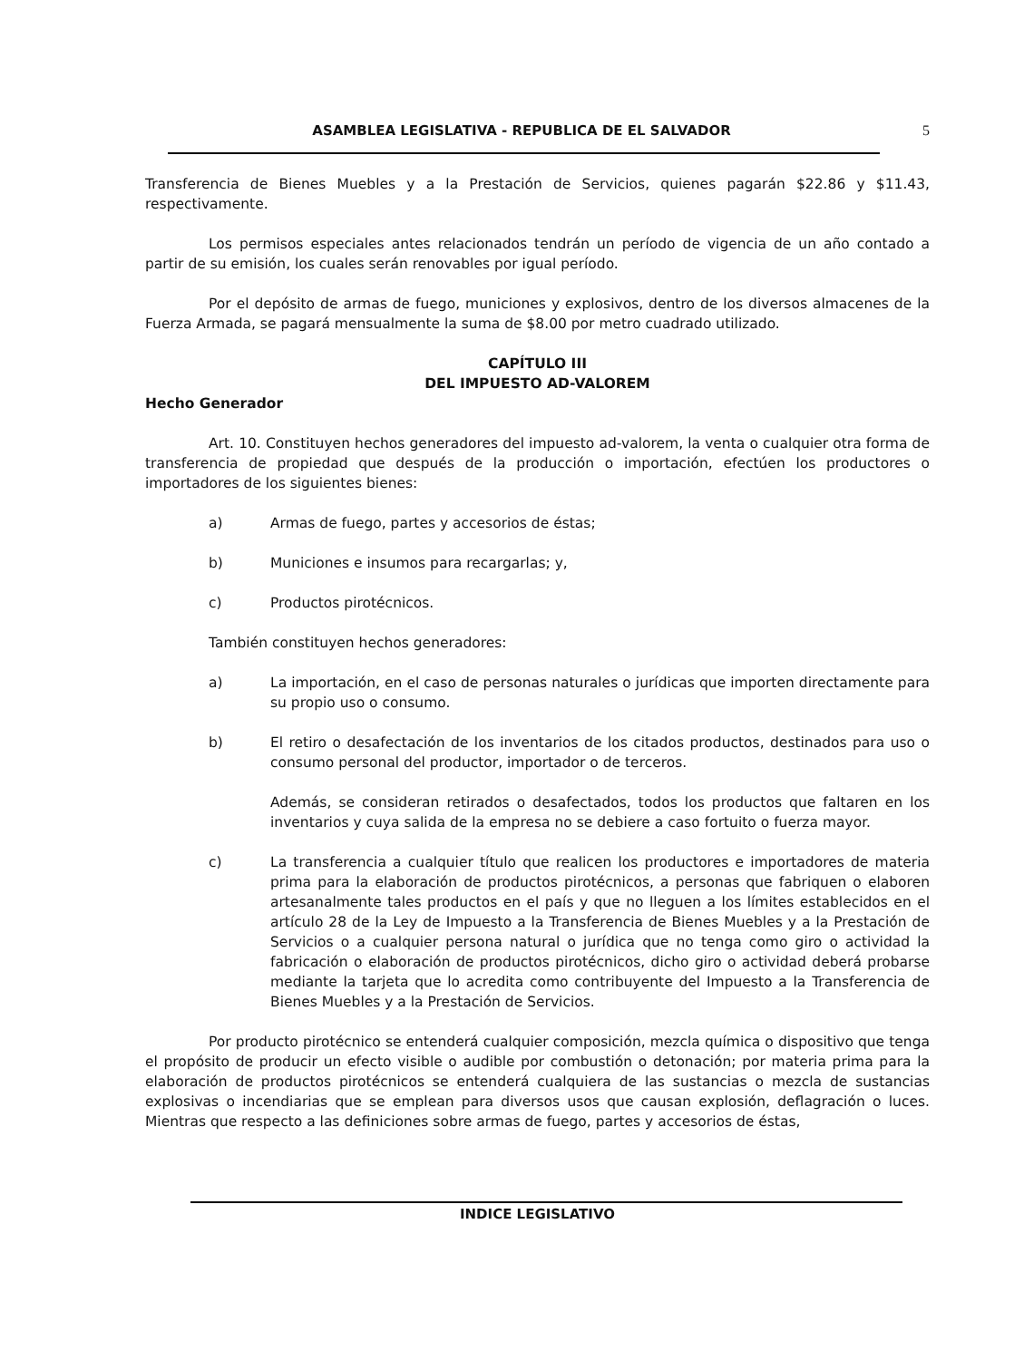ASAMBLEA LEGISLATIVA - REPUBLICA DE EL SALVADOR 5
Transferencia de Bienes Muebles y a la Prestación de Servicios, quienes pagarán $22.86 y $11.43, respectivamente.
Los permisos especiales antes relacionados tendrán un período de vigencia de un año contado a partir de su emisión, los cuales serán renovables por igual período.
Por el depósito de armas de fuego, municiones y explosivos, dentro de los diversos almacenes de la Fuerza Armada, se pagará mensualmente la suma de $8.00 por metro cuadrado utilizado.
CAPÍTULO III
DEL IMPUESTO AD-VALOREM
Hecho Generador
Art. 10. Constituyen hechos generadores del impuesto ad-valorem, la venta o cualquier otra forma de transferencia de propiedad que después de la producción o importación, efectúen los productores o importadores de los siguientes bienes:
a) Armas de fuego, partes y accesorios de éstas;
b) Municiones e insumos para recargarlas; y,
c) Productos pirotécnicos.
También constituyen hechos generadores:
a) La importación, en el caso de personas naturales o jurídicas que importen directamente para su propio uso o consumo.
b) El retiro o desafectación de los inventarios de los citados productos, destinados para uso o consumo personal del productor, importador o de terceros.
Además, se consideran retirados o desafectados, todos los productos que faltaren en los inventarios y cuya salida de la empresa no se debiere a caso fortuito o fuerza mayor.
c) La transferencia a cualquier título que realicen los productores e importadores de materia prima para la elaboración de productos pirotécnicos, a personas que fabriquen o elaboren artesanalmente tales productos en el país y que no lleguen a los límites establecidos en el artículo 28 de la Ley de Impuesto a la Transferencia de Bienes Muebles y a la Prestación de Servicios o a cualquier persona natural o jurídica que no tenga como giro o actividad la fabricación o elaboración de productos pirotécnicos, dicho giro o actividad deberá probarse mediante la tarjeta que lo acredita como contribuyente del Impuesto a la Transferencia de Bienes Muebles y a la Prestación de Servicios.
Por producto pirotécnico se entenderá cualquier composición, mezcla química o dispositivo que tenga el propósito de producir un efecto visible o audible por combustión o detonación; por materia prima para la elaboración de productos pirotécnicos se entenderá cualquiera de las sustancias o mezcla de sustancias explosivas o incendiarias que se emplean para diversos usos que causan explosión, deflagración o luces. Mientras que respecto a las definiciones sobre armas de fuego, partes y accesorios de éstas,
INDICE LEGISLATIVO